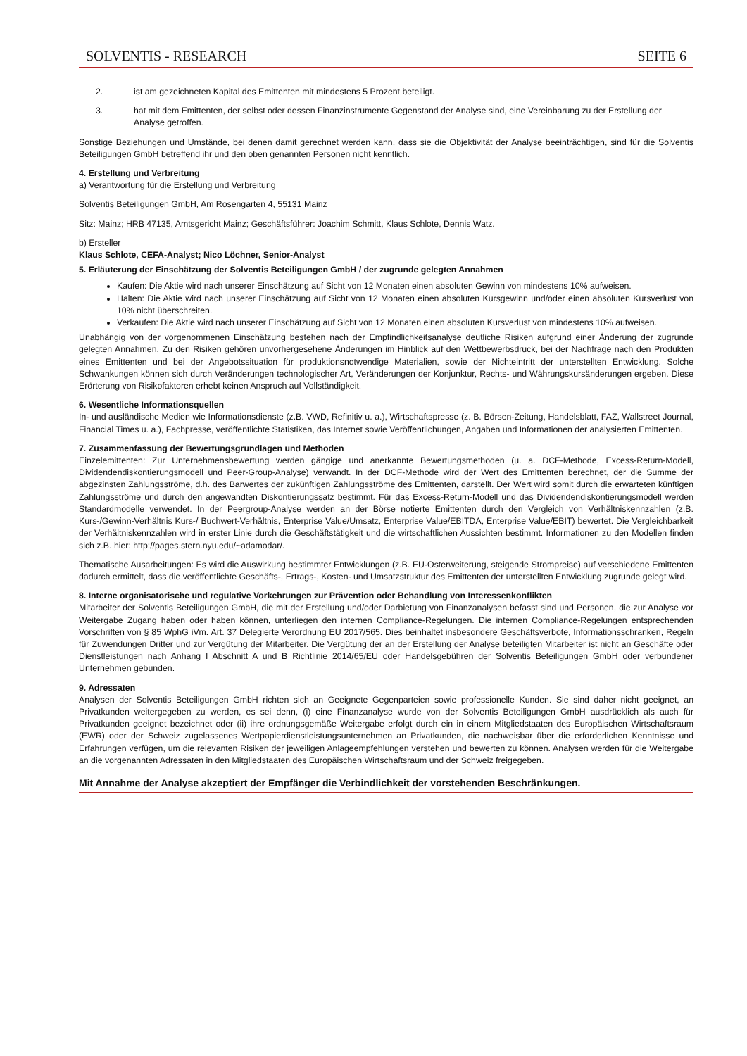SOLVENTIS - RESEARCH SEITE 6
2. ist am gezeichneten Kapital des Emittenten mit mindestens 5 Prozent beteiligt.
3. hat mit dem Emittenten, der selbst oder dessen Finanzinstrumente Gegenstand der Analyse sind, eine Vereinbarung zu der Erstellung der Analyse getroffen.
Sonstige Beziehungen und Umstände, bei denen damit gerechnet werden kann, dass sie die Objektivität der Analyse beeinträchtigen, sind für die Solventis Beteiligungen GmbH betreffend ihr und den oben genannten Personen nicht kenntlich.
4. Erstellung und Verbreitung
a) Verantwortung für die Erstellung und Verbreitung
Solventis Beteiligungen GmbH, Am Rosengarten 4, 55131 Mainz
Sitz: Mainz; HRB 47135, Amtsgericht Mainz; Geschäftsführer: Joachim Schmitt, Klaus Schlote, Dennis Watz.
b) Ersteller
Klaus Schlote, CEFA-Analyst; Nico Löchner, Senior-Analyst
5. Erläuterung der Einschätzung der Solventis Beteiligungen GmbH / der zugrunde gelegten Annahmen
Kaufen: Die Aktie wird nach unserer Einschätzung auf Sicht von 12 Monaten einen absoluten Gewinn von mindestens 10% aufweisen.
Halten: Die Aktie wird nach unserer Einschätzung auf Sicht von 12 Monaten einen absoluten Kursgewinn und/oder einen absoluten Kursverlust von 10% nicht überschreiten.
Verkaufen: Die Aktie wird nach unserer Einschätzung auf Sicht von 12 Monaten einen absoluten Kursverlust von mindestens 10% aufweisen.
Unabhängig von der vorgenommenen Einschätzung bestehen nach der Empfindlichkeitsanalyse deutliche Risiken aufgrund einer Änderung der zugrunde gelegten Annahmen. Zu den Risiken gehören unvorhergesehene Änderungen im Hinblick auf den Wettbewerbsdruck, bei der Nachfrage nach den Produkten eines Emittenten und bei der Angebotssituation für produktionsnotwendige Materialien, sowie der Nichteintritt der unterstellten Entwicklung. Solche Schwankungen können sich durch Veränderungen technologischer Art, Veränderungen der Konjunktur, Rechts- und Währungskursänderungen ergeben. Diese Erörterung von Risikofaktoren erhebt keinen Anspruch auf Vollständigkeit.
6. Wesentliche Informationsquellen
In- und ausländische Medien wie Informationsdienste (z.B. VWD, Refinitiv u. a.), Wirtschaftspresse (z. B. Börsen-Zeitung, Handelsblatt, FAZ, Wallstreet Journal, Financial Times u. a.), Fachpresse, veröffentlichte Statistiken, das Internet sowie Veröffentlichungen, Angaben und Informationen der analysierten Emittenten.
7. Zusammenfassung der Bewertungsgrundlagen und Methoden
Einzelemittenten: Zur Unternehmensbewertung werden gängige und anerkannte Bewertungsmethoden (u. a. DCF-Methode, Excess-Return-Modell, Dividendendiskontierungsmodell und Peer-Group-Analyse) verwandt. In der DCF-Methode wird der Wert des Emittenten berechnet, der die Summe der abgezinsten Zahlungsströme, d.h. des Barwertes der zukünftigen Zahlungsströme des Emittenten, darstellt. Der Wert wird somit durch die erwarteten künftigen Zahlungsströme und durch den angewandten Diskontierungssatz bestimmt. Für das Excess-Return-Modell und das Dividendendiskontierungsmodell werden Standardmodelle verwendet. In der Peergroup-Analyse werden an der Börse notierte Emittenten durch den Vergleich von Verhältniskennzahlen (z.B. Kurs-/Gewinn-Verhältnis Kurs-/ Buchwert-Verhältnis, Enterprise Value/Umsatz, Enterprise Value/EBITDA, Enterprise Value/EBIT) bewertet. Die Vergleichbarkeit der Verhältniskennzahlen wird in erster Linie durch die Geschäftstätigkeit und die wirtschaftlichen Aussichten bestimmt. Informationen zu den Modellen finden sich z.B. hier: http://pages.stern.nyu.edu/~adamodar/.
Thematische Ausarbeitungen: Es wird die Auswirkung bestimmter Entwicklungen (z.B. EU-Osterweiterung, steigende Strompreise) auf verschiedene Emittenten dadurch ermittelt, dass die veröffentlichte Geschäfts-, Ertrags-, Kosten- und Umsatzstruktur des Emittenten der unterstellten Entwicklung zugrunde gelegt wird.
8. Interne organisatorische und regulative Vorkehrungen zur Prävention oder Behandlung von Interessenkonflikten
Mitarbeiter der Solventis Beteiligungen GmbH, die mit der Erstellung und/oder Darbietung von Finanzanalysen befasst sind und Personen, die zur Analyse vor Weitergabe Zugang haben oder haben können, unterliegen den internen Compliance-Regelungen. Die internen Compliance-Regelungen entsprechenden Vorschriften von § 85 WphG iVm. Art. 37 Delegierte Verordnung EU 2017/565. Dies beinhaltet insbesondere Geschäftsverbote, Informationsschranken, Regeln für Zuwendungen Dritter und zur Vergütung der Mitarbeiter. Die Vergütung der an der Erstellung der Analyse beteiligten Mitarbeiter ist nicht an Geschäfte oder Dienstleistungen nach Anhang I Abschnitt A und B Richtlinie 2014/65/EU oder Handelsgebühren der Solventis Beteiligungen GmbH oder verbundener Unternehmen gebunden.
9. Adressaten
Analysen der Solventis Beteiligungen GmbH richten sich an Geeignete Gegenparteien sowie professionelle Kunden. Sie sind daher nicht geeignet, an Privatkunden weitergegeben zu werden, es sei denn, (i) eine Finanzanalyse wurde von der Solventis Beteiligungen GmbH ausdrücklich als auch für Privatkunden geeignet bezeichnet oder (ii) ihre ordnungsgemäße Weitergabe erfolgt durch ein in einem Mitgliedstaaten des Europäischen Wirtschaftsraum (EWR) oder der Schweiz zugelassenes Wertpapierdienstleistungsunternehmen an Privatkunden, die nachweisbar über die erforderlichen Kenntnisse und Erfahrungen verfügen, um die relevanten Risiken der jeweiligen Anlageempfehlungen verstehen und bewerten zu können. Analysen werden für die Weitergabe an die vorgenannten Adressaten in den Mitgliedstaaten des Europäischen Wirtschaftsraum und der Schweiz freigegeben.
Mit Annahme der Analyse akzeptiert der Empfänger die Verbindlichkeit der vorstehenden Beschränkungen.